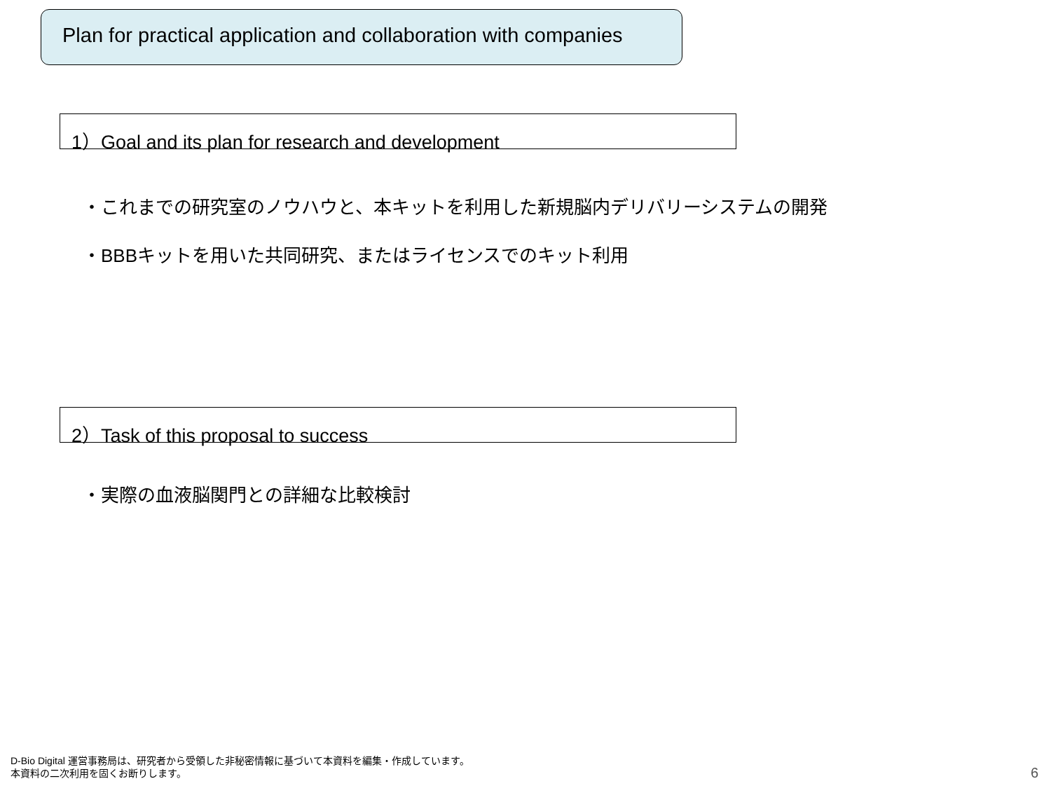Plan for practical application and collaboration with companies
1）Goal and its plan for research and development
・これまでの研究室のノウハウと、本キットを利用した新規脳内デリバリーシステムの開発
・BBBキットを用いた共同研究、またはライセンスでのキット利用
2）Task of this proposal to success
・実際の血液脳関門との詳細な比較検討
D-Bio Digital 運営事務局は、研究者から受領した非秘密情報に基づいて本資料を編集・作成しています。
本資料の二次利用を固くお断りします。
6